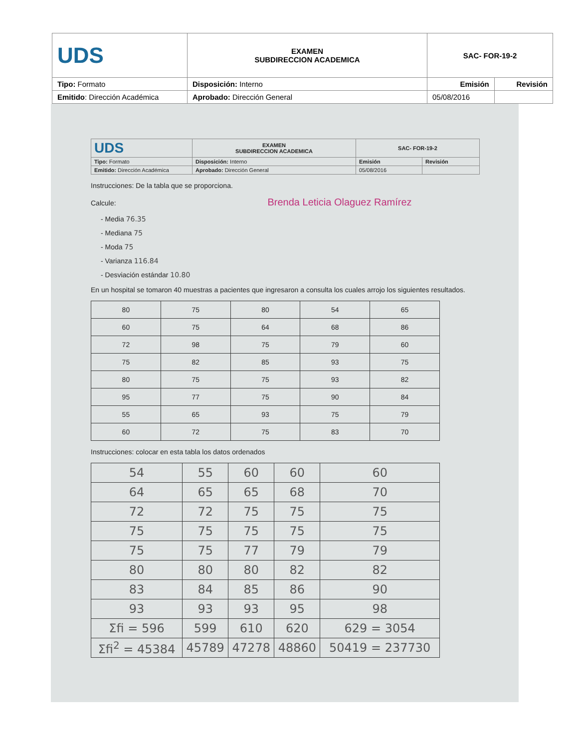| UDS | EXAMEN SUBDIRECCION ACADEMICA | SAC- FOR-19-2 | |
| Tipo: Formato | Disposición: Interno | Emisión | Revisión |
| Emitido : Dirección Académica | Aprobado: Dirección General | 05/08/2016 | |
| UDS | EXAMEN SUBDIRECCION ACADEMICA | SAC- FOR-19-2 | |
| Tipo: Formato | Disposición: Interno | Emisión | Revisión |
| Emitido: Dirección Académica | Aprobado: Dirección General | 05/08/2016 | |
Instrucciones: De la tabla que se proporciona.
Calcule: Brenda Leticia Olaguez Ramírez
- Media 76.35
- Mediana 75
- Moda 75
- Varianza 116.84
- Desviación estándar 10.80
En un hospital se tomaron 40 muestras a pacientes que ingresaron a consulta los cuales arrojo los siguientes resultados.
| 80 | 75 | 80 | 54 | 65 |
| 60 | 75 | 64 | 68 | 86 |
| 72 | 98 | 75 | 79 | 60 |
| 75 | 82 | 85 | 93 | 75 |
| 80 | 75 | 75 | 93 | 82 |
| 95 | 77 | 75 | 90 | 84 |
| 55 | 65 | 93 | 75 | 79 |
| 60 | 72 | 75 | 83 | 70 |
Instrucciones: colocar en esta tabla los datos ordenados
| 54 | 55 | 60 | 60 | 60 |
| 64 | 65 | 65 | 68 | 70 |
| 72 | 72 | 75 | 75 | 75 |
| 75 | 75 | 75 | 75 | 75 |
| 75 | 75 | 77 | 79 | 79 |
| 80 | 80 | 80 | 82 | 82 |
| 83 | 84 | 85 | 86 | 90 |
| 93 | 93 | 93 | 95 | 98 |
| Σfi = 596 | 599 | 610 | 620 | 629 = 3054 |
| Σfi<sup>2</sup> = 45384 | 45789 | 47278 | 48860 | 50419 = 237730 |